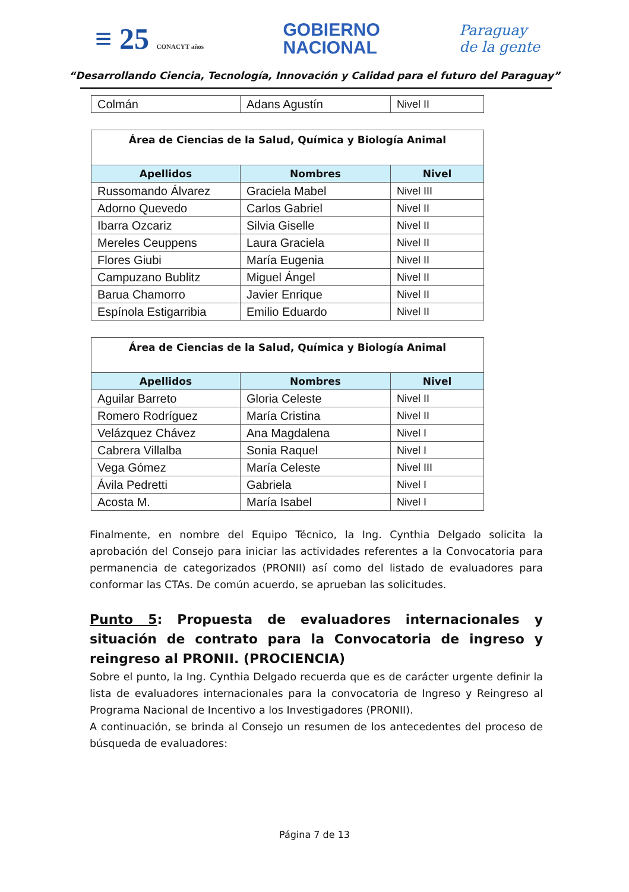≡ 25 CONACYT años
GOBIERNO
NACIONAL
Paraguay
de la gente
“Desarrollando Ciencia, Tecnología, Innovación y Calidad para el futuro del Paraguay”
| Colmán | Adans Agustín | Nivel II |
| Área de Ciencias de la Salud, Química y Biología Animal | | |
| Apellidos | Nombres | Nivel |
| Russomando Álvarez | Graciela Mabel | Nivel III |
| Adorno Quevedo | Carlos Gabriel | Nivel II |
| Ibarra Ozcariz | Silvia Giselle | Nivel II |
| Mereles Ceuppens | Laura Graciela | Nivel II |
| Flores Giubi | María Eugenia | Nivel II |
| Campuzano Bublitz | Miguel Ángel | Nivel II |
| Barua Chamorro | Javier Enrique | Nivel II |
| Espínola Estigarribia | Emilio Eduardo | Nivel II |
| Área de Ciencias de la Salud, Química y Biología Animal | | |
| Apellidos | Nombres | Nivel |
| Aguilar Barreto | Gloria Celeste | Nivel II |
| Romero Rodríguez | María Cristina | Nivel II |
| Velázquez Chávez | Ana Magdalena | Nivel I |
| Cabrera Villalba | Sonia Raquel | Nivel I |
| Vega Gómez | María Celeste | Nivel III |
| Ávila Pedretti | Gabriela | Nivel I |
| Acosta M. | María Isabel | Nivel I |
Finalmente, en nombre del Equipo Técnico, la Ing. Cynthia Delgado solicita la aprobación del Consejo para iniciar las actividades referentes a la Convocatoria para permanencia de categorizados (PRONII) así como del listado de evaluadores para conformar las CTAs. De común acuerdo, se aprueban las solicitudes.
Punto 5: Propuesta de evaluadores internacionales y situación de contrato para la Convocatoria de ingreso y reingreso al PRONII. (PROCIENCIA)
Sobre el punto, la Ing. Cynthia Delgado recuerda que es de carácter urgente definir la lista de evaluadores internacionales para la convocatoria de Ingreso y Reingreso al Programa Nacional de Incentivo a los Investigadores (PRONII).
A continuación, se brinda al Consejo un resumen de los antecedentes del proceso de búsqueda de evaluadores:
Página 7 de 13